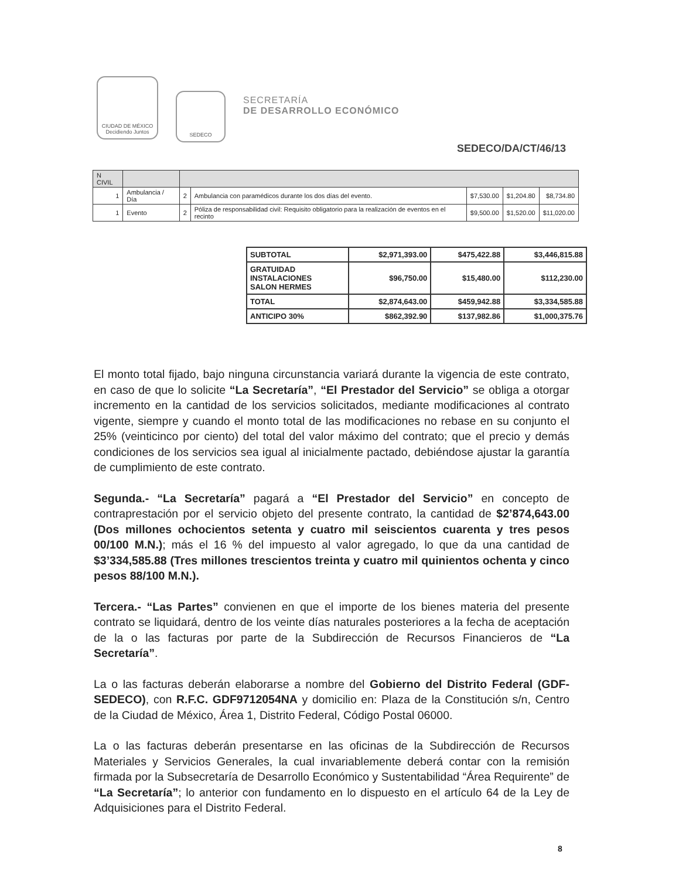CIUDAD DE MÉXICO
Decidiendo Juntos
SEDECO
SECRETARÍA
DE DESARROLLO ECONÓMICO
SEDECO/DA/CT/46/13
| N CIVIL | | | | | | |
| 1 | Ambulancia / Día | 2 | Ambulancia con paramédicos durante los dos días del evento. | $7,530.00 | $1,204.80 | $8,734.80 |
| 1 | Evento | 2 | Póliza de responsabilidad civil: Requisito obligatorio para la realización de eventos en el recinto | $9,500.00 | $1,520.00 | $11,020.00 |
| SUBTOTAL | $2,971,393.00 | $475,422.88 | $3,446,815.88 |
| GRATUIDAD INSTALACIONES SALON HERMES | $96,750.00 | $15,480.00 | $112,230.00 |
| TOTAL | $2,874,643.00 | $459,942.88 | $3,334,585.88 |
| ANTICIPO 30% | $862,392.90 | $137,982.86 | $1,000,375.76 |
El monto total fijado, bajo ninguna circunstancia variará durante la vigencia de este contrato, en caso de que lo solicite “La Secretaría”, “El Prestador del Servicio” se obliga a otorgar incremento en la cantidad de los servicios solicitados, mediante modificaciones al contrato vigente, siempre y cuando el monto total de las modificaciones no rebase en su conjunto el 25% (veinticinco por ciento) del total del valor máximo del contrato; que el precio y demás condiciones de los servicios sea igual al inicialmente pactado, debiéndose ajustar la garantía de cumplimiento de este contrato.
Segunda.- “La Secretaría” pagará a “El Prestador del Servicio” en concepto de contraprestación por el servicio objeto del presente contrato, la cantidad de $2’874,643.00 (Dos millones ochocientos setenta y cuatro mil seiscientos cuarenta y tres pesos 00/100 M.N.); más el 16 % del impuesto al valor agregado, lo que da una cantidad de $3’334,585.88 (Tres millones trescientos treinta y cuatro mil quinientos ochenta y cinco pesos 88/100 M.N.).
Tercera.- “Las Partes” convienen en que el importe de los bienes materia del presente contrato se liquidará, dentro de los veinte días naturales posteriores a la fecha de aceptación de la o las facturas por parte de la Subdirección de Recursos Financieros de “La Secretaría”.
La o las facturas deberán elaborarse a nombre del Gobierno del Distrito Federal (GDF-SEDECO), con R.F.C. GDF9712054NA y domicilio en: Plaza de la Constitución s/n, Centro de la Ciudad de México, Área 1, Distrito Federal, Código Postal 06000.
La o las facturas deberán presentarse en las oficinas de la Subdirección de Recursos Materiales y Servicios Generales, la cual invariablemente deberá contar con la remisión firmada por la Subsecretaría de Desarrollo Económico y Sustentabilidad “Área Requirente” de “La Secretaría”; lo anterior con fundamento en lo dispuesto en el artículo 64 de la Ley de Adquisiciones para el Distrito Federal.
8